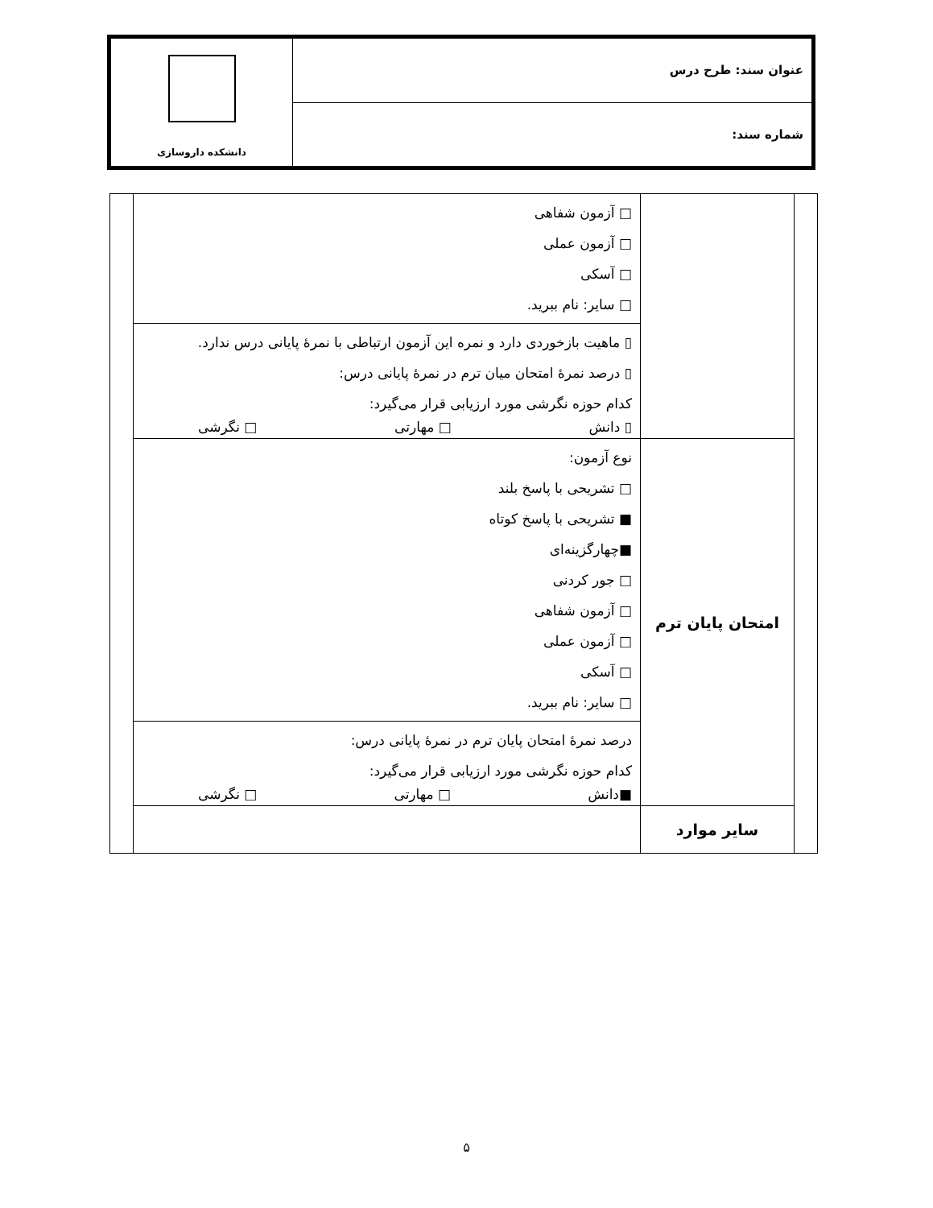عنوان سند: طرح درس
شماره سند:
دانشکده داروسازی
| | | □ آزمون شفاهی □ آزمون عملی □ آسکی □ سایر: نام ببرید. | |
| | | ▯ ماهیت بازخوردی دارد و نمره این آزمون ارتباطی با نمرۀ پایانی درس ندارد. ▯ درصد نمرۀ امتحان میان ترم در نمرۀ پایانی درس: کدام حوزه نگرشی مورد ارزیابی قرار می‌گیرد: ▯ دانش □ مهارتی □ نگرشی | |
| | امتحان پایان ترم | نوع آزمون: □ تشریحی با پاسخ بلند ■ تشریحی با پاسخ کوتاه ■چهارگزینه‌ای □ جور کردنی □ آزمون شفاهی □ آزمون عملی □ آسکی □ سایر: نام ببرید. | |
| | | درصد نمرۀ امتحان پایان ترم در نمرۀ پایانی درس: کدام حوزه نگرشی مورد ارزیابی قرار می‌گیرد: ■دانش □ مهارتی □ نگرشی | |
| | سایر موارد | | |
۵